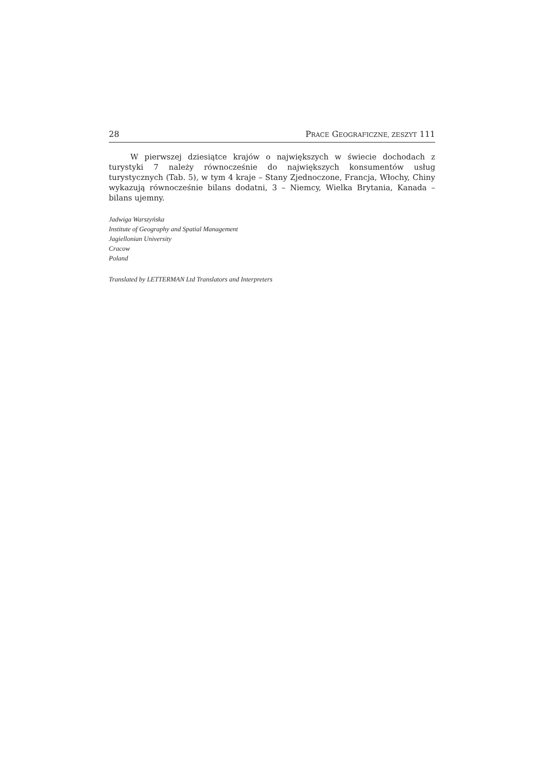28 PRACE GEOGRAFICZNE, ZESZYT 111
W pierwszej dziesiątce krajów o największych w świecie dochodach z turystyki 7 należy równocześnie do największych konsumentów usług turystycznych (Tab. 5), w tym 4 kraje – Stany Zjednoczone, Francja, Włochy, Chiny wykazują równocześnie bilans dodatni, 3 – Niemcy, Wielka Brytania, Kanada – bilans ujemny.
Jadwiga Warszyńska
Institute of Geography and Spatial Management
Jagiellonian University
Cracow
Poland
Translated by LETTERMAN Ltd Translators and Interpreters